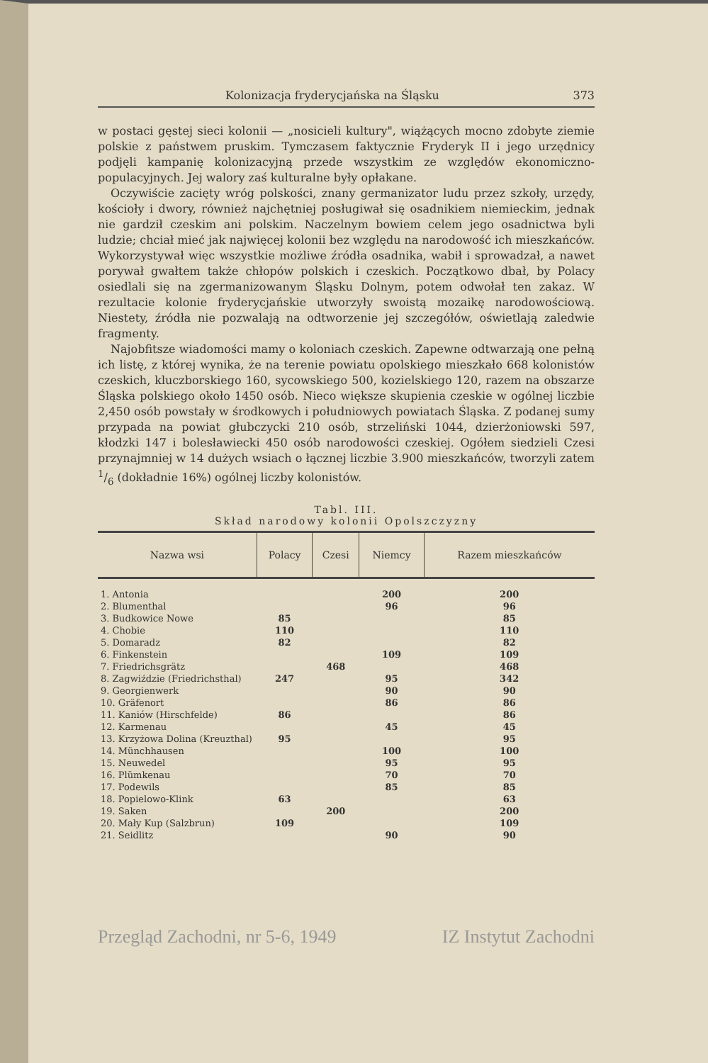Kolonizacja fryderycjańska na Śląsku 373
w postaci gęstej sieci kolonii — „nosicieli kultury", wiążących mocno zdobyte ziemie polskie z państwem pruskim. Tymczasem faktycznie Fryderyk II i jego urzędnicy podjęli kampanię kolonizacyjną przede wszystkim ze względów ekonomiczno-populacyjnych. Jej walory zaś kulturalne były opłakane.
Oczywiście zacięty wróg polskości, znany germanizator ludu przez szkoły, urzędy, kościoły i dwory, również najchętniej posługiwał się osadnikiem niemieckim, jednak nie gardził czeskim ani polskim. Naczelnym bowiem celem jego osadnictwa byli ludzie; chciał mieć jak najwięcej kolonii bez względu na narodowość ich mieszkańców. Wykorzystywał więc wszystkie możliwe źródła osadnika, wabił i sprowadzał, a nawet porywał gwałtem także chłopów polskich i czeskich. Początkowo dbał, by Polacy osiedlali się na zgermanizowanym Śląsku Dolnym, potem odwołał ten zakaz. W rezultacie kolonie fryderycjańskie utworzyły swoistą mozaikę narodowościową. Niestety, źródła nie pozwalają na odtworzenie jej szczegółów, oświetlają zaledwie fragmenty.
Najobfitsze wiadomości mamy o koloniach czeskich. Zapewne odtwarzają one pełną ich listę, z której wynika, że na terenie powiatu opolskiego mieszkało 668 kolonistów czeskich, kluczborskiego 160, sycowskiego 500, kozielskiego 120, razem na obszarze Śląska polskiego około 1450 osób. Nieco większe skupienia czeskie w ogólnej liczbie 2,450 osób powstały w środkowych i południowych powiatach Śląska. Z podanej sumy przypada na powiat głubczycki 210 osób, strzeliński 1044, dzierżoniowski 597, kłodzki 147 i bolesławiecki 450 osób narodowości czeskiej. Ogółem siedzieli Czesi przynajmniej w 14 dużych wsiach o łącznej liczbie 3.900 mieszkańców, tworzyli zatem 1/6 (dokładnie 16%) ogólnej liczby kolonistów.
Tabl. III.
Skład narodowy kolonii Opolszczyzny
| Nazwa wsi | Polacy | Czesi | Niemcy | Razem mieszkańców |
| --- | --- | --- | --- | --- |
| 1. Antonia | | | 200 | 200 |
| 2. Blumenthal | | | 96 | 96 |
| 3. Budkowice Nowe | 85 | | | 85 |
| 4. Chobie | 110 | | | 110 |
| 5. Domaradz | 82 | | | 82 |
| 6. Finkenstein | | | 109 | 109 |
| 7. Friedrichsgrätz | | 468 | | 468 |
| 8. Zagwiździe (Friedrichsthal) | 247 | | 95 | 342 |
| 9. Georgienwerk | | | 90 | 90 |
| 10. Gräfenort | | | 86 | 86 |
| 11. Kaniów (Hirschfelde) | 86 | | | 86 |
| 12. Karmenau | | | 45 | 45 |
| 13. Krzyżowa Dolina (Kreuzthal) | 95 | | | 95 |
| 14. Münchhausen | | | 100 | 100 |
| 15. Neuwedel | | | 95 | 95 |
| 16. Plümkenau | | | 70 | 70 |
| 17. Podewils | | | 85 | 85 |
| 18. Popielowo-Klink | 63 | | | 63 |
| 19. Saken | | 200 | | 200 |
| 20. Mały Kup (Salzbrun) | 109 | | | 109 |
| 21. Seidlitz | | | 90 | 90 |
Przegląd Zachodni, nr 5-6, 1949 IZ Instytut Zachodni